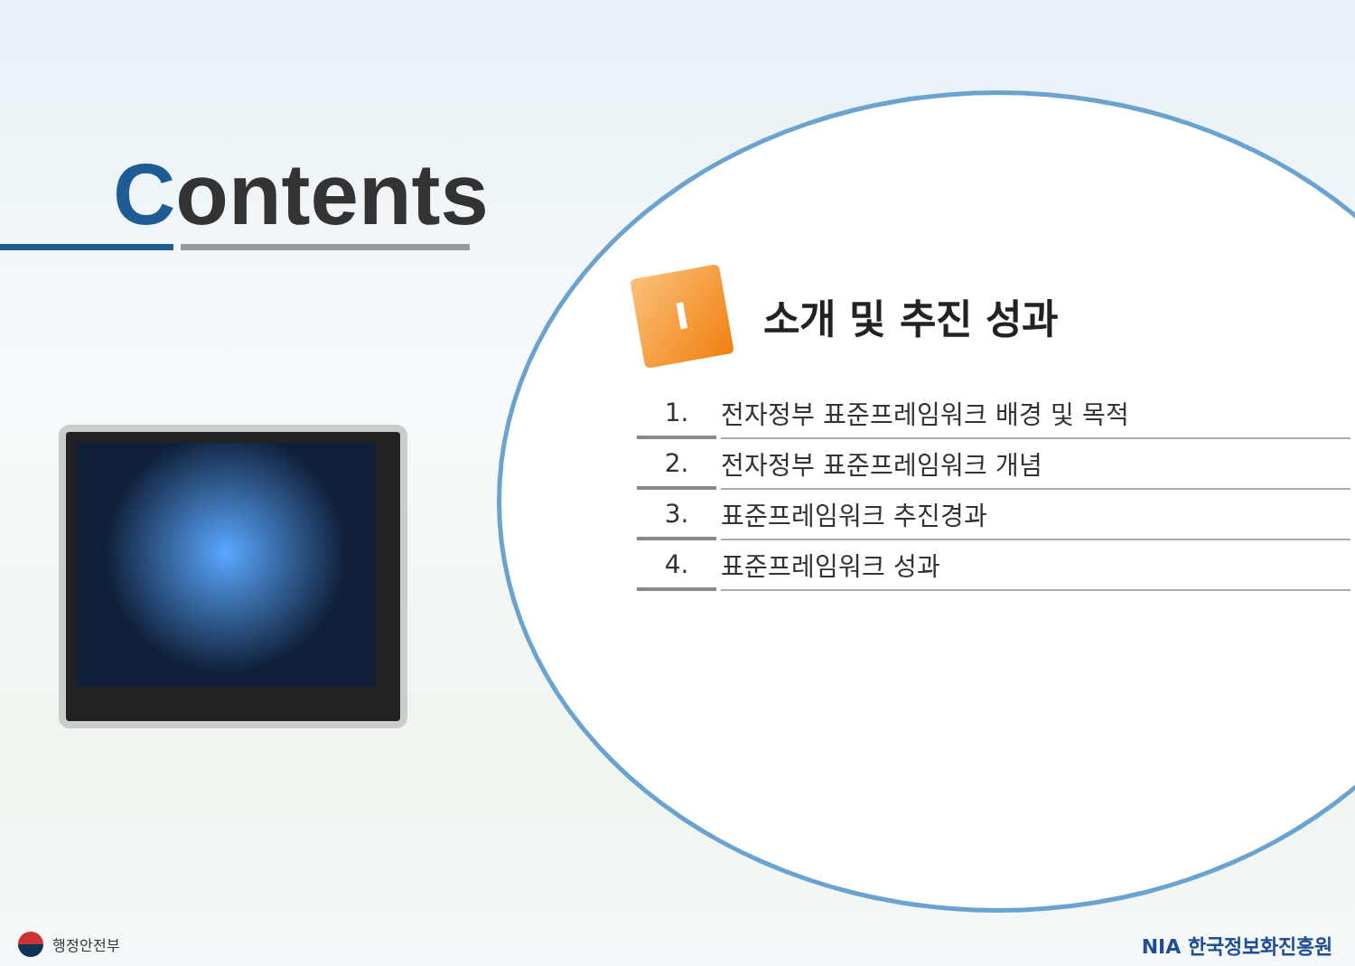Contents
I
소개 및 추진 성과
1.
전자정부 표준프레임워크 배경 및 목적
2. 전자정부 표준프레임워크 개념
3. 표준프레임워크 추진경과
4. 표준프레임워크 성과
행정안전부
NIA 한국정보화진흥원